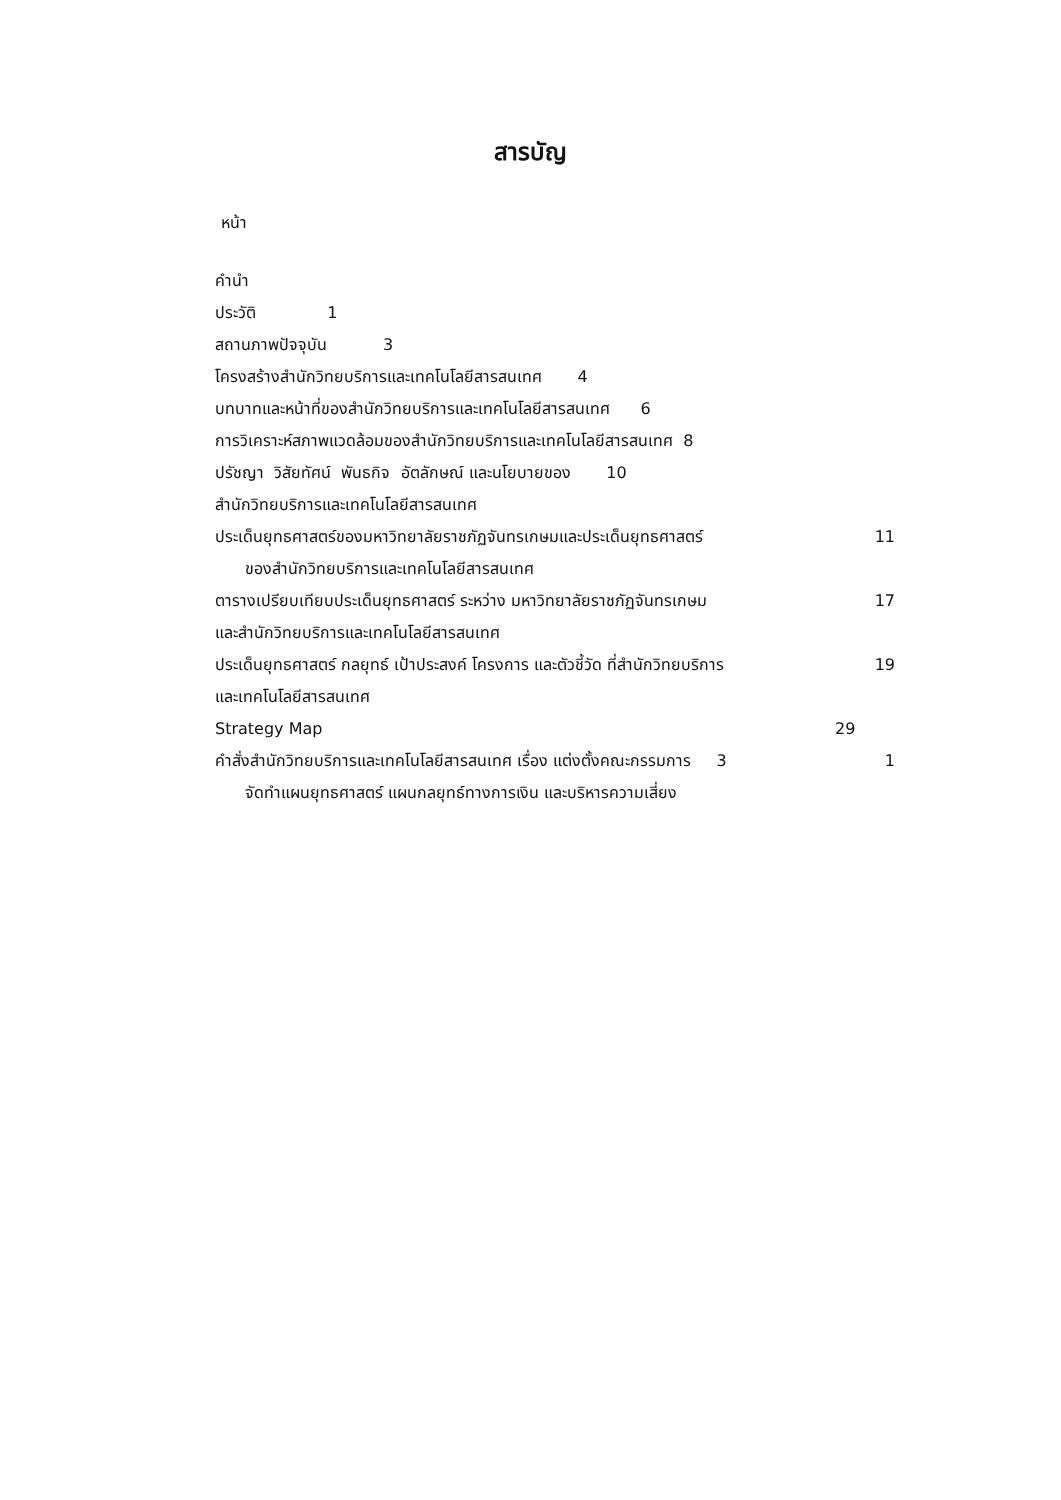สารบัญ
หน้า
คำนำ
ประวัติ 1
สถานภาพปัจจุบัน 3
โครงสร้างสำนักวิทยบริการและเทคโนโลยีสารสนเทศ 4
บทบาทและหน้าที่ของสำนักวิทยบริการและเทคโนโลยีสารสนเทศ 6
การวิเคราะห์สภาพแวดล้อมของสำนักวิทยบริการและเทคโนโลยีสารสนเทศ 8
ปรัชญา วิสัยทัศน์ พันธกิจ อัตลักษณ์ และนโยบายของ 10
สำนักวิทยบริการและเทคโนโลยีสารสนเทศ
ประเด็นยุทธศาสตร์ของมหาวิทยาลัยราชภัฏจันทรเกษมและประเด็นยุทธศาสตร์ 11
ของสำนักวิทยบริการและเทคโนโลยีสารสนเทศ
ตารางเปรียบเทียบประเด็นยุทธศาสตร์ ระหว่าง มหาวิทยาลัยราชภัฏจันทรเกษม 17
และสำนักวิทยบริการและเทคโนโลยีสารสนเทศ
ประเด็นยุทธศาสตร์ กลยุทธ์ เป้าประสงค์ โครงการ และตัวชี้วัด ที่สำนักวิทยบริการ 19
และเทคโนโลยีสารสนเทศ
Strategy Map 29
คำสั่งสำนักวิทยบริการและเทคโนโลยีสารสนเทศ เรื่อง แต่งตั้งคณะกรรมการ 3 1
จัดทำแผนยุทธศาสตร์ แผนกลยุทธ์ทางการเงิน และบริหารความเสี่ยง